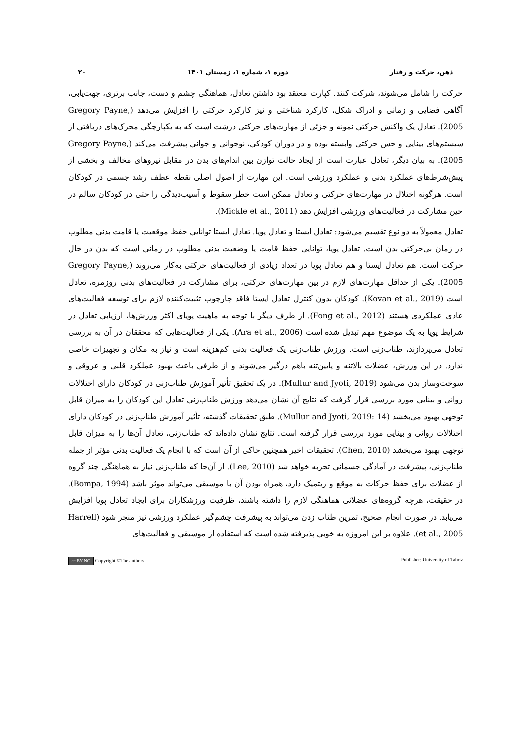ذهن، حرکت و رفتار دوره ۱، شماره ۱، زمستان ۱۴۰۱ ۲۰
حرکت را شامل می‌شوند، شرکت کنند. کپارت معتقد بود داشتن تعادل، هماهنگی چشم و دست، جانب برتری، جهت‌یابی، آگاهی فضایی و زمانی و ادراک شکل، کارکرد شناختی و نیز کارکرد حرکتی را افزایش می‌دهد (Gregory Payne, 2005). تعادل یک واکنش حرکتی نمونه و جزئی از مهارت‌های حرکتی درشت است که به یکپارچگی محرک‌های دریافتی از سیستم‌های بینایی و حس حرکتی وابسته بوده و در دوران کودکی، نوجوانی و جوانی پیشرفت می‌کند (Gregory Payne, 2005). به بیان دیگر، تعادل عبارت است از ایجاد حالت توازن بین اندام‌های بدن در مقابل نیروهای مخالف و بخشی از پیش‌شرط‌های عملکرد بدنی و عملکرد ورزشی است. این مهارت از اصول اصلی نقطه عطف رشد جسمی در کودکان است. هرگونه اختلال در مهارت‌های حرکتی و تعادل ممکن است خطر سقوط و آسیب‌دیدگی را حتی در کودکان سالم در حین مشارکت در فعالیت‌های ورزشی افزایش دهد (Mickle et al., 2011).
تعادل معمولاً به دو نوع تقسیم می‌شود: تعادل ایستا و تعادل پویا. تعادل ایستا توانایی حفظ موقعیت یا قامت بدنی مطلوب در زمان بی‌حرکتی بدن است. تعادل پویا، توانایی حفظ قامت یا وضعیت بدنی مطلوب در زمانی است که بدن در حال حرکت است. هم تعادل ایستا و هم تعادل پویا در تعداد زیادی از فعالیت‌های حرکتی به‌کار می‌روند (Gregory Payne, 2005). یکی از حداقل مهارت‌های لازم در بین مهارت‌های حرکتی، برای مشارکت در فعالیت‌های بدنی روزمره، تعادل است (Kovan et al., 2019). کودکان بدون کنترل تعادل ایستا فاقد چارچوب تثبیت‌کننده لازم برای توسعه فعالیت‌های عادی عملکردی هستند (Fong et al., 2012). از طرف دیگر با توجه به ماهیت پویای اکثر ورزش‌ها، ارزیابی تعادل در شرایط پویا به یک موضوع مهم تبدیل شده است (Ara et al., 2006). یکی از فعالیت‌هایی که محققان در آن به بررسی تعادل می‌پردازند، طناب‌زنی است. ورزش طناب‌زنی یک فعالیت بدنی کم‌هزینه است و نیاز به مکان و تجهیزات خاصی ندارد. در این ورزش، عضلات بالاتنه و پایین‌تنه باهم درگیر می‌شوند و از طرفی باعث بهبود عملکرد قلبی و عروقی و سوخت‌وساز بدن می‌شود (Mullur and Jyoti, 2019). در یک تحقیق تأثیر آموزش طناب‌زنی در کودکان دارای اختلالات روانی و بینایی مورد بررسی قرار گرفت که نتایج آن نشان می‌دهد ورزش طناب‌زنی تعادل این کودکان را به میزان قابل توجهی بهبود می‌بخشد (Mullur and Jyoti, 2019: 14). طبق تحقیقات گذشته، تأثیر آموزش طناب‌زنی در کودکان دارای اختلالات روانی و بینایی مورد بررسی قرار گرفته است. نتایج نشان داده‌اند که طناب‌زنی، تعادل آن‌ها را به میزان قابل توجهی بهبود می‌بخشد (Chen, 2010). تحقیقات اخیر همچنین حاکی از آن است که با انجام یک فعالیت بدنی مؤثر از جمله طناب‌زنی، پیشرفت در آمادگی جسمانی تجربه خواهد شد (Lee, 2010). از آن‌جا که طناب‌زنی نیاز به هماهنگی چند گروه از عضلات برای حفظ حرکات به موقع و ریتمیک دارد، همراه بودن آن با موسیقی می‌تواند موثر باشد (Bompa, 1994). در حقیقت، هرچه گروه‌های عضلانی هماهنگی لازم را داشته باشند، ظرفیت ورزشکاران برای ایجاد تعادل پویا افزایش می‌یابد. در صورت انجام صحیح، تمرین طناب زدن می‌تواند به پیشرفت چشم‌گیر عملکرد ورزشی نیز منجر شود (Harrell et al., 2005). علاوه بر این امروزه به خوبی پذیرفته شده است که استفاده از موسیقی و فعالیت‌های
cc BY NC Copyright ©The authors Publisher: University of Tabriz